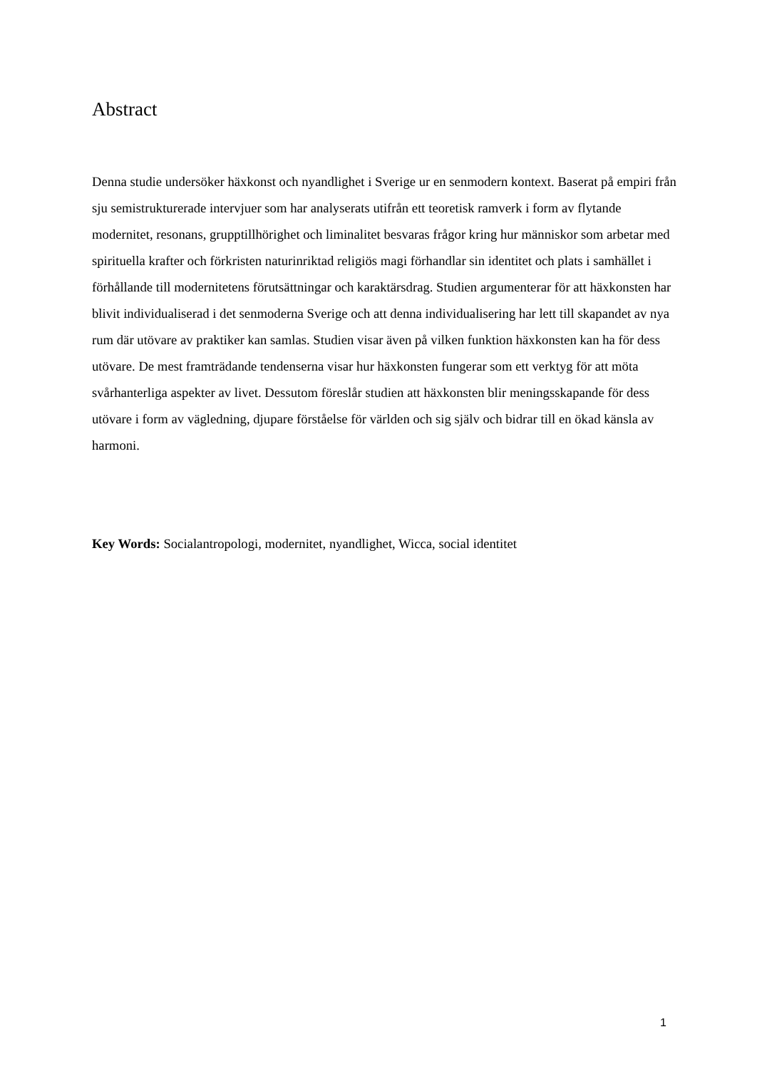Abstract
Denna studie undersöker häxkonst och nyandlighet i Sverige ur en senmodern kontext. Baserat på empiri från sju semistrukturerade intervjuer som har analyserats utifrån ett teoretisk ramverk i form av flytande modernitet, resonans, grupptillhörighet och liminalitet besvaras frågor kring hur människor som arbetar med spirituella krafter och förkristen naturinriktad religiös magi förhandlar sin identitet och plats i samhället i förhållande till modernitetens förutsättningar och karaktärsdrag. Studien argumenterar för att häxkonsten har blivit individualiserad i det senmoderna Sverige och att denna individualisering har lett till skapandet av nya rum där utövare av praktiker kan samlas. Studien visar även på vilken funktion häxkonsten kan ha för dess utövare. De mest framträdande tendenserna visar hur häxkonsten fungerar som ett verktyg för att möta svårhanterliga aspekter av livet. Dessutom föreslår studien att häxkonsten blir meningsskapande för dess utövare i form av vägledning, djupare förståelse för världen och sig själv och bidrar till en ökad känsla av harmoni.
Key Words: Socialantropologi, modernitet, nyandlighet, Wicca, social identitet
1